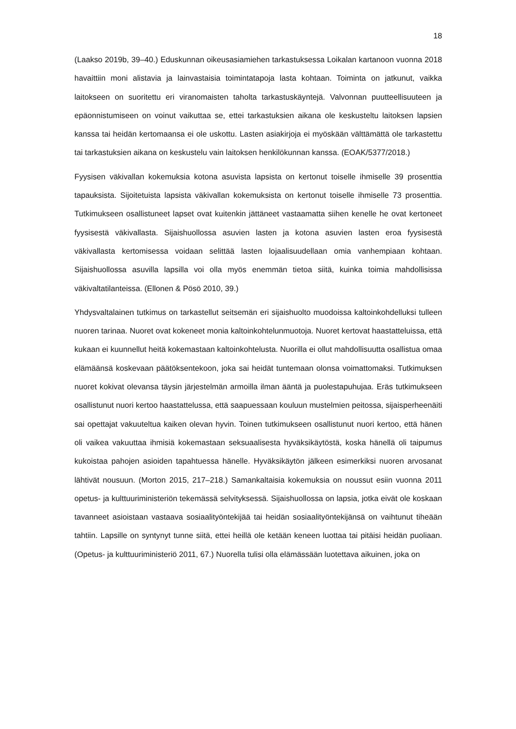18
(Laakso 2019b, 39–40.) Eduskunnan oikeusasiamiehen tarkastuksessa Loikalan kartanoon vuonna 2018 havaittiin moni alistavia ja lainvastaisia toimintatapoja lasta kohtaan. Toiminta on jatkunut, vaikka laitokseen on suoritettu eri viranomaisten taholta tarkastuskäyntejä. Valvonnan puutteellisuuteen ja epäonnistumiseen on voinut vaikuttaa se, ettei tarkastuksien aikana ole keskusteltu laitoksen lapsien kanssa tai heidän kertomaansa ei ole uskottu. Lasten asiakirjoja ei myöskään välttämättä ole tarkastettu tai tarkastuksien aikana on keskustelu vain laitoksen henkilökunnan kanssa. (EOAK/5377/2018.)
Fyysisen väkivallan kokemuksia kotona asuvista lapsista on kertonut toiselle ihmiselle 39 prosenttia tapauksista. Sijoitetuista lapsista väkivallan kokemuksista on kertonut toiselle ihmiselle 73 prosenttia. Tutkimukseen osallistuneet lapset ovat kuitenkin jättäneet vastaamatta siihen kenelle he ovat kertoneet fyysisestä väkivallasta. Sijaishuollossa asuvien lasten ja kotona asuvien lasten eroa fyysisestä väkivallasta kertomisessa voidaan selittää lasten lojaalisuudellaan omia vanhempiaan kohtaan. Sijaishuollossa asuvilla lapsilla voi olla myös enemmän tietoa siitä, kuinka toimia mahdollisissa väkivaltatilanteissa. (Ellonen & Pösö 2010, 39.)
Yhdysvaltalainen tutkimus on tarkastellut seitsemän eri sijaishuolto muodoissa kaltoinkohdelluksi tulleen nuoren tarinaa. Nuoret ovat kokeneet monia kaltoinkohtelunmuotoja. Nuoret kertovat haastatteluissa, että kukaan ei kuunnellut heitä kokemastaan kaltoinkohtelusta. Nuorilla ei ollut mahdollisuutta osallistua omaa elämäänsä koskevaan päätöksentekoon, joka sai heidät tuntemaan olonsa voimattomaksi. Tutkimuksen nuoret kokivat olevansa täysin järjestelmän armoilla ilman ääntä ja puolestapuhujaa. Eräs tutkimukseen osallistunut nuori kertoo haastattelussa, että saapuessaan kouluun mustelmien peitossa, sijaisperheenäiti sai opettajat vakuuteltua kaiken olevan hyvin. Toinen tutkimukseen osallistunut nuori kertoo, että hänen oli vaikea vakuuttaa ihmisiä kokemastaan seksuaalisesta hyväksikäytöstä, koska hänellä oli taipumus kukoistaa pahojen asioiden tapahtuessa hänelle. Hyväksikäytön jälkeen esimerkiksi nuoren arvosanat lähtivät nousuun. (Morton 2015, 217–218.) Samankaltaisia kokemuksia on noussut esiin vuonna 2011 opetus- ja kulttuuriministeriön tekemässä selvityksessä. Sijaishuollossa on lapsia, jotka eivät ole koskaan tavanneet asioistaan vastaava sosiaalityöntekijää tai heidän sosiaalityöntekijänsä on vaihtunut tiheään tahtiin. Lapsille on syntynyt tunne siitä, ettei heillä ole ketään keneen luottaa tai pitäisi heidän puoliaan. (Opetus- ja kulttuuriministeriö 2011, 67.) Nuorella tulisi olla elämässään luotettava aikuinen, joka on